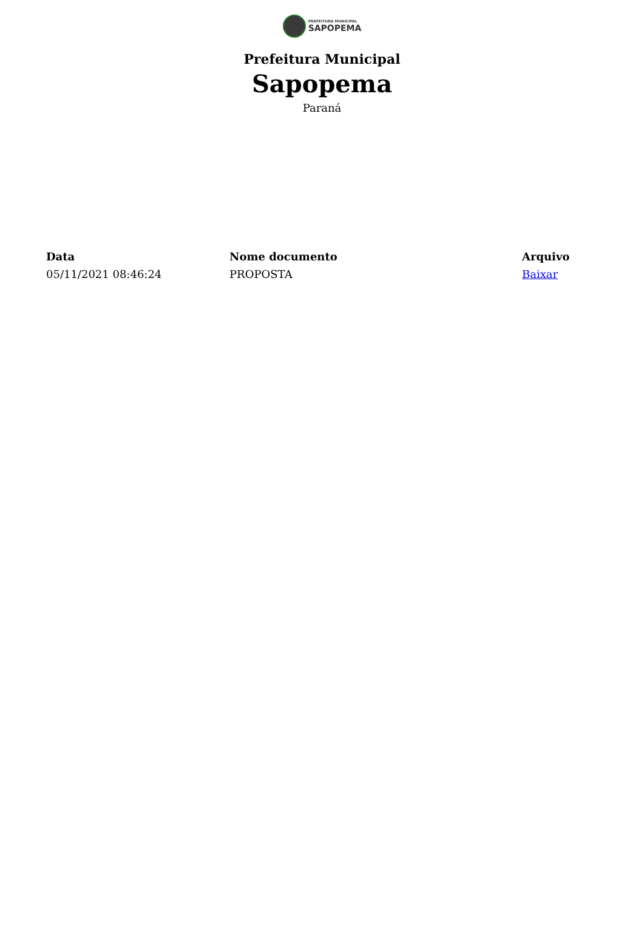PREFEITURA MUNICIPAL
SAPOPEMA
Prefeitura Municipal
Sapopema
Paraná
| Data | Nome documento | Arquivo |
| --- | --- | --- |
| 05/11/2021 08:46:24 | PROPOSTA | Baixar |